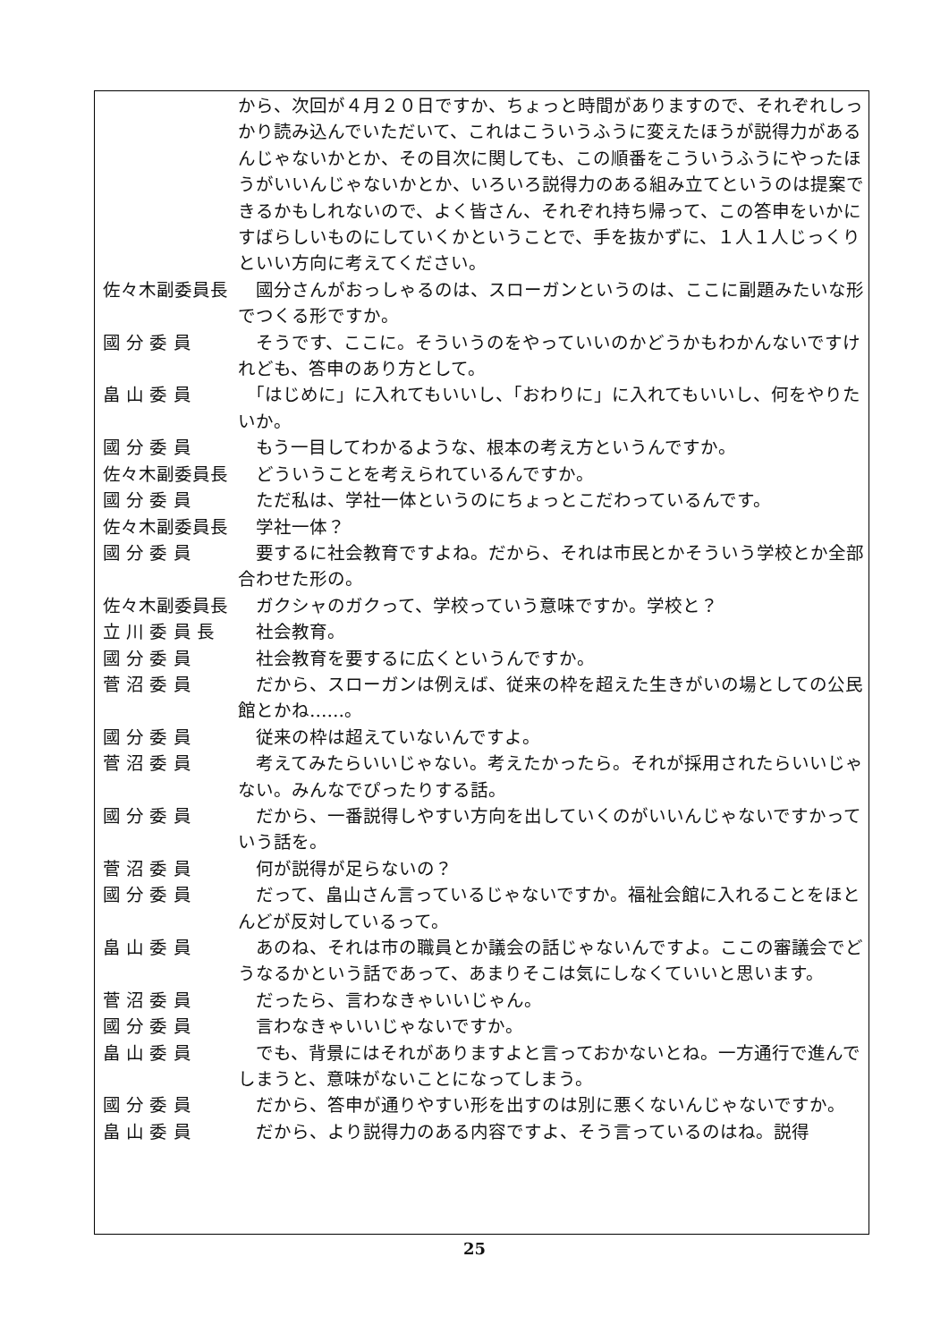から、次回が４月２０日ですか、ちょっと時間がありますので、それぞれしっかり読み込んでいただいて、これはこういうふうに変えたほうが説得力があるんじゃないかとか、その目次に関しても、この順番をこういうふうにやったほうがいいんじゃないかとか、いろいろ説得力のある組み立てというのは提案できるかもしれないので、よく皆さん、それぞれ持ち帰って、この答申をいかにすばらしいものにしていくかということで、手を抜かずに、１人１人じっくりといい方向に考えてください。
佐々木副委員長 　國分さんがおっしゃるのは、スローガンというのは、ここに副題みたいな形でつくる形ですか。
國 分 委 員 　そうです、ここに。そういうのをやっていいのかどうかもわかんないですけれども、答申のあり方として。
畠 山 委 員 　「はじめに」に入れてもいいし、「おわりに」に入れてもいいし、何をやりたいか。
國 分 委 員 　もう一目してわかるような、根本の考え方というんですか。
佐々木副委員長 　どういうことを考えられているんですか。
國 分 委 員 　ただ私は、学社一体というのにちょっとこだわっているんです。
佐々木副委員長 　学社一体？
國 分 委 員 　要するに社会教育ですよね。だから、それは市民とかそういう学校とか全部合わせた形の。
佐々木副委員長 　ガクシャのガクって、学校っていう意味ですか。学校と？
立 川 委 員 長 　社会教育。
國 分 委 員 　社会教育を要するに広くというんですか。
菅 沼 委 員 　だから、スローガンは例えば、従来の枠を超えた生きがいの場としての公民館とかね……。
國 分 委 員 　従来の枠は超えていないんですよ。
菅 沼 委 員 　考えてみたらいいじゃない。考えたかったら。それが採用されたらいいじゃない。みんなでぴったりする話。
國 分 委 員 　だから、一番説得しやすい方向を出していくのがいいんじゃないですかっていう話を。
菅 沼 委 員 　何が説得が足らないの？
國 分 委 員 　だって、畠山さん言っているじゃないですか。福祉会館に入れることをほとんどが反対しているって。
畠 山 委 員 　あのね、それは市の職員とか議会の話じゃないんですよ。ここの審議会でどうなるかという話であって、あまりそこは気にしなくていいと思います。
菅 沼 委 員 　だったら、言わなきゃいいじゃん。
國 分 委 員 　言わなきゃいいじゃないですか。
畠 山 委 員 　でも、背景にはそれがありますよと言っておかないとね。一方通行で進んでしまうと、意味がないことになってしまう。
國 分 委 員 　だから、答申が通りやすい形を出すのは別に悪くないんじゃないですか。
畠 山 委 員 　だから、より説得力のある内容ですよ、そう言っているのはね。説得
25